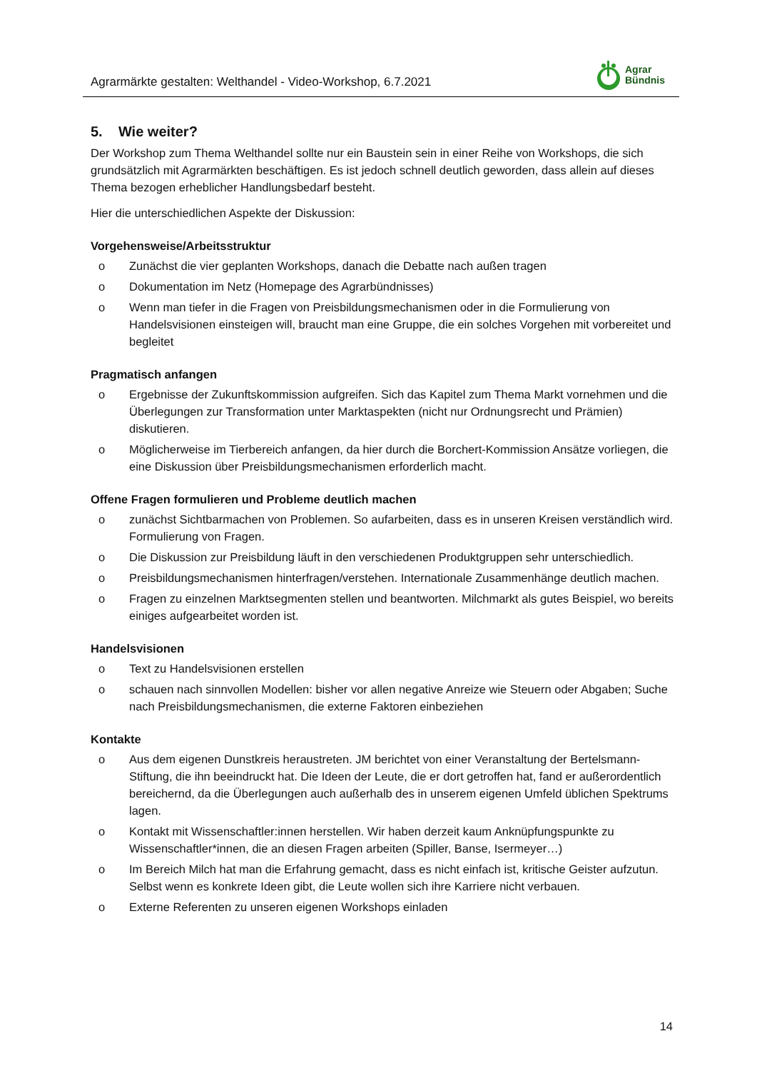Agrarmärkte gestalten: Welthandel - Video-Workshop, 6.7.2021
Agrar
Bündnis
5. Wie weiter?
Der Workshop zum Thema Welthandel sollte nur ein Baustein sein in einer Reihe von Workshops, die sich grundsätzlich mit Agrarmärkten beschäftigen. Es ist jedoch schnell deutlich geworden, dass allein auf dieses Thema bezogen erheblicher Handlungsbedarf besteht.
Hier die unterschiedlichen Aspekte der Diskussion:
Vorgehensweise/Arbeitsstruktur
o Zunächst die vier geplanten Workshops, danach die Debatte nach außen tragen
o Dokumentation im Netz (Homepage des Agrarbündnisses)
o Wenn man tiefer in die Fragen von Preisbildungsmechanismen oder in die Formulierung von Handelsvisionen einsteigen will, braucht man eine Gruppe, die ein solches Vorgehen mit vorbereitet und begleitet
Pragmatisch anfangen
o Ergebnisse der Zukunftskommission aufgreifen. Sich das Kapitel zum Thema Markt vornehmen und die Überlegungen zur Transformation unter Marktaspekten (nicht nur Ordnungsrecht und Prämien) diskutieren.
o Möglicherweise im Tierbereich anfangen, da hier durch die Borchert-Kommission Ansätze vorliegen, die eine Diskussion über Preisbildungsmechanismen erforderlich macht.
Offene Fragen formulieren und Probleme deutlich machen
o zunächst Sichtbarmachen von Problemen. So aufarbeiten, dass es in unseren Kreisen verständlich wird. Formulierung von Fragen.
o Die Diskussion zur Preisbildung läuft in den verschiedenen Produktgruppen sehr unterschiedlich.
o Preisbildungsmechanismen hinterfragen/verstehen. Internationale Zusammenhänge deutlich machen.
o Fragen zu einzelnen Marktsegmenten stellen und beantworten. Milchmarkt als gutes Beispiel, wo bereits einiges aufgearbeitet worden ist.
Handelsvisionen
o Text zu Handelsvisionen erstellen
o schauen nach sinnvollen Modellen: bisher vor allen negative Anreize wie Steuern oder Abgaben; Suche nach Preisbildungsmechanismen, die externe Faktoren einbeziehen
Kontakte
o Aus dem eigenen Dunstkreis heraustreten. JM berichtet von einer Veranstaltung der Bertelsmann-Stiftung, die ihn beeindruckt hat. Die Ideen der Leute, die er dort getroffen hat, fand er außerordentlich bereichernd, da die Überlegungen auch außerhalb des in unserem eigenen Umfeld üblichen Spektrums lagen.
o Kontakt mit Wissenschaftler:innen herstellen. Wir haben derzeit kaum Anknüpfungspunkte zu Wissenschaftler*innen, die an diesen Fragen arbeiten (Spiller, Banse, Isermeyer…)
o Im Bereich Milch hat man die Erfahrung gemacht, dass es nicht einfach ist, kritische Geister aufzutun. Selbst wenn es konkrete Ideen gibt, die Leute wollen sich ihre Karriere nicht verbauen.
o Externe Referenten zu unseren eigenen Workshops einladen
14